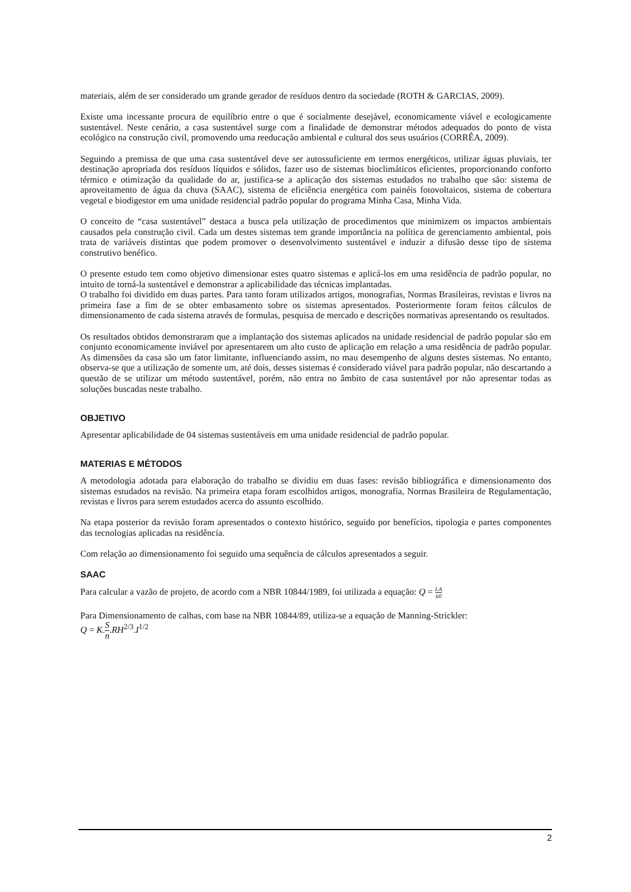materiais, além de ser considerado um grande gerador de resíduos dentro da sociedade (ROTH & GARCIAS, 2009).
Existe uma incessante procura de equilíbrio entre o que é socialmente desejável, economicamente viável e ecologicamente sustentável. Neste cenário, a casa sustentável surge com a finalidade de demonstrar métodos adequados do ponto de vista ecológico na construção civil, promovendo uma reeducação ambiental e cultural dos seus usuários (CORRÊA, 2009).
Seguindo a premissa de que uma casa sustentável deve ser autossuficiente em termos energéticos, utilizar águas pluviais, ter destinação apropriada dos resíduos líquidos e sólidos, fazer uso de sistemas bioclimáticos eficientes, proporcionando conforto térmico e otimização da qualidade do ar, justifica-se a aplicação dos sistemas estudados no trabalho que são: sistema de aproveitamento de água da chuva (SAAC), sistema de eficiência energética com painéis fotovoltaicos, sistema de cobertura vegetal e biodigestor em uma unidade residencial padrão popular do programa Minha Casa, Minha Vida.
O conceito de “casa sustentável” destaca a busca pela utilização de procedimentos que minimizem os impactos ambientais causados pela construção civil. Cada um destes sistemas tem grande importância na política de gerenciamento ambiental, pois trata de variáveis distintas que podem promover o desenvolvimento sustentável e induzir a difusão desse tipo de sistema construtivo benéfico.
O presente estudo tem como objetivo dimensionar estes quatro sistemas e aplicá-los em uma residência de padrão popular, no intuito de torná-la sustentável e demonstrar a aplicabilidade das técnicas implantadas.
O trabalho foi dividido em duas partes. Para tanto foram utilizados artigos, monografias, Normas Brasileiras, revistas e livros na primeira fase a fim de se obter embasamento sobre os sistemas apresentados. Posteriormente foram feitos cálculos de dimensionamento de cada sistema através de formulas, pesquisa de mercado e descrições normativas apresentando os resultados.
Os resultados obtidos demonstraram que a implantação dos sistemas aplicados na unidade residencial de padrão popular são em conjunto economicamente inviável por apresentarem um alto custo de aplicação em relação a uma residência de padrão popular. As dimensões da casa são um fator limitante, influenciando assim, no mau desempenho de alguns destes sistemas. No entanto, observa-se que a utilização de somente um, até dois, desses sistemas é considerado viável para padrão popular, não descartando a questão de se utilizar um método sustentável, porém, não entra no âmbito de casa sustentável por não apresentar todas as soluções buscadas neste trabalho.
OBJETIVO
Apresentar aplicabilidade de 04 sistemas sustentáveis em uma unidade residencial de padrão popular.
MATERIAS E MÉTODOS
A metodologia adotada para elaboração do trabalho se dividiu em duas fases: revisão bibliográfica e dimensionamento dos sistemas estudados na revisão. Na primeira etapa foram escolhidos artigos, monografia, Normas Brasileira de Regulamentação, revistas e livros para serem estudados acerca do assunto escolhido.
Na etapa posterior da revisão foram apresentados o contexto histórico, seguido por benefícios, tipologia e partes componentes das tecnologias aplicadas na residência.
Com relação ao dimensionamento foi seguido uma sequência de cálculos apresentados a seguir.
SAAC
Para calcular a vazão de projeto, de acordo com a NBR 10844/1989, foi utilizada a equação: Q = I.A 60
Para Dimensionamento de calhas, com base na NBR 10844/89, utiliza-se a equação de Manning-Strickler:
Q = K.S n.RH<sup>2/3</sup>.I<sup>1/2</sup>
2